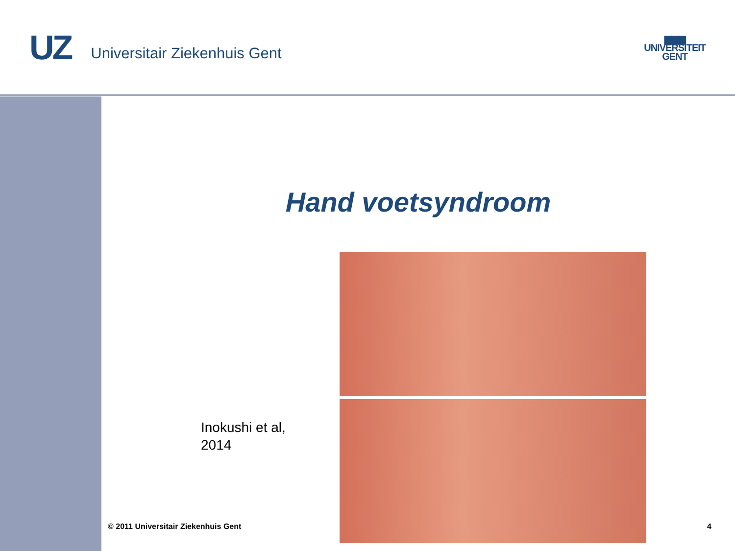UZ Universitair Ziekenhuis Gent
▆▆▆
UNIVERSITEIT
GENT
Hand voetsyndroom
Inokushi et al,
2014
© 2011 Universitair Ziekenhuis Gent
4